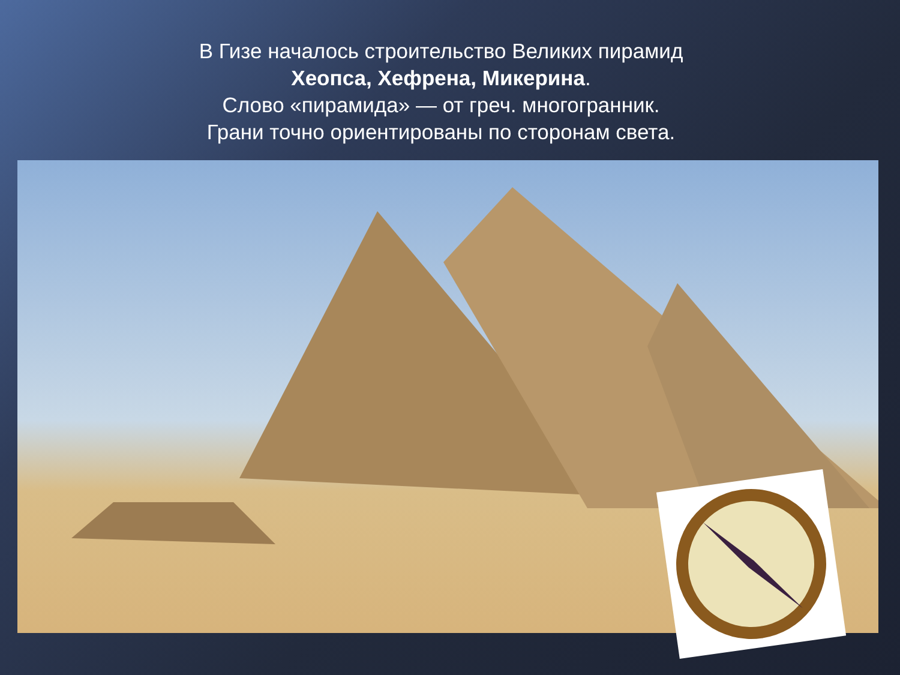В Гизе началось строительство Великих пирамид
Хеопса, Хефрена, Микерина.
Слово «пирамида» — от греч. многогранник.
Грани точно ориентированы по сторонам света.